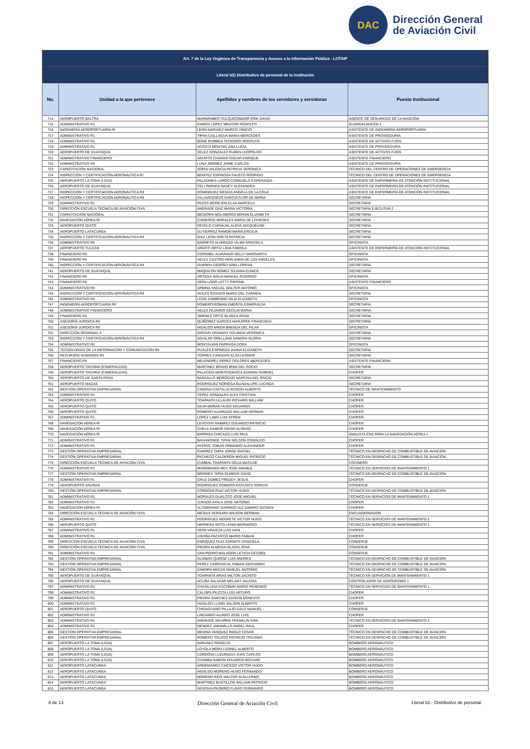DAC
Dirección General
de Aviación Civil
| Art. 7 de la Ley Orgánica de Transparencia y Acceso a la Información Pública - LOTAIP | | | |
| Literal b2) Distributivo de personal de la institución | | | |
| No. | Unidad a la que pertenece | Apellidos y nombres de los servidores y servidoras | Puesto Institucional |
| 714 | AEROPUERTO BALTRA | MARGRABER CULQUICONDOR ERIK DAVID | AGENTE DE SEGURIDAD DE LA AVIACIÓN |
| 715 | ADMINISTRATIVO R1 | RAMOS LOPEZ MENTOR RODOLFO | GUARDALMACÉN 1 |
| 716 | INGENIERÍA AEROPORTUARIA RI | LEON NARVAEZ MARCO VINICIO | ASISTENTE DE INGENIERÍA AEROPORTUARIA |
| 717 | ADMINISTRATIVO R1 | TIPAN CAILLAGUA MARIA MERCEDES | ASISTENTE DE PROVEEDURÍA |
| 718 | ADMINISTRATIVO R1 | BONE RUMBEA TEODORO RODOLFO | ASISTENTE DE ACTIVOS FIJOS |
| 719 | ADMINISTRATIVO R1 | ACOSTA MONTIEL ANA LUCIA | ASISTENTE DE PROVEEDURÍA |
| 720 | AEROPUERTO DE GUAYAQUIL | VELEZ GONZALEZ RUBEN LEOPOLDO | ASISTENTE DE ACTIVOS FIJOS |
| 721 | ADMINISTRATIVO FINANCIERO | AGURTO CHANGO OSCAR ENRIQUE | ASISTENTE FINANCIERO |
| 722 | ADMINISTRATIVO RII | LUNA JIMENEZ JAIME CARLOS | ASISTENTE DE PROVEEDURÍA |
| 723 | CAPACITACIÓN NACIONAL | SORIA VALENCIA PATRICIA VERONICA | TÉCNICO DEL CENTRO DE OPERACIONES DE EMERGENCIA |
| 724 | INSPECCIÓN Y CERTIFICACIÓN AERONÁUTICA RI | BENITEZ ESPINOSA FAUSTO RODRIGO | TÉCNICO DEL CENTRO DE OPERACIONES DE EMERGENCIA |
| 725 | AEROPUERTO LA TOMA (LOJA) | PALADINES LARGO CONSUELO ESPERANZA | ASISTENTE DE ENFERMERÍA DE ATENCIÓN INSTITUCIONAL |
| 726 | AEROPUERTO DE GUAYAQUIL | CELI PARADA NANCY ALEXANDRA | ASISTENTE DE ENFERMERÍA DE ATENCIÓN INSTITUCIONAL |
| 727 | INSPECCIÓN Y CERTIFICACIÓN AERONÁUTICA RII | DOMINGUEZ MESIAS ANGELA DE LA CRUZ | ASISTENTE DE ENFERMERÍA DE ATENCIÓN INSTITUCIONAL |
| 728 | INSPECCIÓN Y CERTIFICACIÓN AERONÁUTICA RII | VILLAVICENCIO GARCIA FLOR DE MARIA | SECRETARIA |
| 729 | ADMINISTRATIVO R1 | PAZOS MOREJON ELSA MARCELA | SECRETARIA |
| 730 | DIRECCIÓN ESCUELA TÉCNICA DE AVIACIÓN CIVIL | ANDRADE DIAZ MARIA VICTORIA | SECRETARIA EJECUTIVA 2 |
| 731 | CAPACITACIÓN NACIONAL | BECERRA MOLINEROS MIRIAN ELIZABETH | SECRETARIA |
| 732 | NAVEGACIÓN AÉREA RI | CISNEROS MORALES MARIA DE LOURDES | SECRETARIA |
| 733 | AEROPUERTO QUITO | REVELO CARVAJAL ALICIA JACQUELINE | SECRETARIA |
| 734 | AEROPUERTO LATACUNGA | GUTIERREZ RAMON MARIA ERCILIA | SECRETARIA |
| 735 | INSPECCIÓN Y CERTIFICACIÓN AERONÁUTICA RII | DIAZ LEON GRETA PATRICIA | SECRETARIA |
| 736 | ADMINISTRATIVO RII | BARRETO ALVARADO VILMA GRACIELA | OFICINISTA |
| 737 | AEROPUERTO TULCÁN | ARGOTI ORTIZ LIDIA FABIOLA | ASISTENTE DE ENFERMERÍA DE ATENCIÓN INSTITUCIONAL |
| 738 | FINANCIERO RII | CORONEL ALVARADO NELLY MARGARITA | OFICINISTA |
| 739 | FINANCIERO RII | VELEZ CASTRO HERLANDA DE LOS ANGELES | OFICINISTA |
| 740 | INSPECCIÓN Y CERTIFICACIÓN AERONÁUTICA RII | GUERRA CEDEÑO GINA LORENA | SECRETARIA |
| 741 | AEROPUERTO DE GUAYAQUIL | MAQUILON GOMEZ SILVANA EUNICE | SECRETARIA |
| 742 | FINANCIERO RII | ORTEGA SIGUA MANUEL RODRIGO | OFICINISTA |
| 743 | FINANCIERO RII | VERA LOOR LETTY PIERINA | ASISTENTE FINANCIERO |
| 744 | ADMINISTRATIVO RII | URBINA YAGUAL WALTER ANTONIO | OFICINISTA |
| 745 | INSPECCIÓN Y CERTIFICACIÓN AERONÁUTICA RII | AVILES ROSADO MARIA DEL CARMEN | SECRETARIA |
| 746 | ADMINISTRATIVO RII | LEON ZAMBRANO DILIA ELIZABETH | OFICINISTA |
| 747 | INGENIERÍA AEROPORTUARIA RII | ROMERO ROMAN EMERITA ESMERALDA | SECRETARIA |
| 748 | ADMINISTRATIVO FINANCIERO | VELEZ FAJARDO CECILIA MARIA | SECRETARIA |
| 749 | FINANCIERO RII | JIMENEZ ORTIZ BLANCA ROSA | SECRETARIA |
| 750 | ASESORÍA JURÍDICA RII | QUIÑONEZ GARCES MARJORIE FRANCISCA | SECRETARIA |
| 751 | ASESORÍA JURÍDICA RII | HIDALGO MINDA BRENDA DEL PILAR | OFICINISTA |
| 752 | DIRECCIÓN REGIONAL II | IDROVO GRANIZO YOLANDA VERONICA | SECRETARIA |
| 753 | INSPECCIÓN Y CERTIFICACIÓN AERONÁUTICA RII | AGUILAR ORELLANA SANDRA GLORIA | SECRETARIA |
| 754 | ADMINISTRATIVO RII | MONTALVAN PARRAGA DORA | OFICINISTA |
| 755 | TECNOLOGÍAS DE LA INFORMACIÓN Y COMUNICACIÓN RII | RUALES ESPINOZA JUANA ELIZABETH | SECRETARIA |
| 756 | RECURSOS HUMANOS RII | TORRES CANADAS ELSA LEONOR | SECRETARIA |
| 757 | FINANCIERO RII | MELENDREZ PEREZ DOLORES MERCEDES | ASISTENTE FINANCIERA |
| 758 | AEROPUERTO TACHINA (ESMERALDAS) | MARTINEZ BRAVO IRMA DEL ROCIO | SECRETARIA |
| 759 | AEROPUERTO TACHINA (ESMERALDAS) | PALACIOS MONTESDEOCA EDDWIN GABRIEL | CHOFER |
| 760 | AEROPUERTO DE SANTA ROSA | BARZALLO MOROCHO NARCISA DEL ROCIO | SECRETARIA |
| 761 | AEROPUERTO MACAS | RODRIGUEZ NORIEGA GUADALUPE LUCINDA | SECRETARIA |
| 762 | GESTIÓN OPERATIVA EMPRESARIAL | CADENA CASTILLO EDISON ALBERTO | TÉCNICO DE MANTENIMIENTO |
| 763 | ADMINISTRATIVO R1 | YEPEZ GONZALES ALEX CRISTIAN | CHOFER |
| 764 | AEROPUERTO QUITO | TOAPANTA ULLAURI RICHARD WILLIAM | CHOFER |
| 765 | AEROPUERTO QUITO | SILVA MORAN HUGO EDUARDO | CHOFER |
| 766 | AEROPUERTO QUITO | ROMERO ALVARADO WILLIAM HERNAN | CHOFER |
| 767 | ADMINISTRATIVO R1 | LOPEZ LAMA LUIS EFREN | CHOFER |
| 768 | NAVEGACIÓN AÉREA RI | LEVOYER RAMIREZ EDUARDO PATRICIO | CHOFER |
| 769 | NAVEGACIÓN AÉREA RI | CHELA GAIBOR DIEGO ALONSO | CHOFER |
| 770 | NAVEGACIÓN AÉREA RI | BARRIGA CHICAIZA LUIS PAUL | ANALISTA CNS PARA LA NAVEGACIÓN AÉREA 1 |
| 771 | ADMINISTRATIVO R1 | BAHAMONDE TIPAN NELSON OSWALDO | CHOFER |
| 772 | ADMINISTRATIVO R1 | AYERVE TOBAR ARMANDO ALEXANDER | CHOFER |
| 773 | GESTIÓN OPERATIVA EMPRESARIAL | RAMIREZ TAPIA JORGE RAFAEL | TÉCNICO EN DESPACHO DE COMBUSTIBLE DE AVIACIÓN |
| 774 | GESTIÓN OPERATIVA EMPRESARIAL | PACHECO CALDERON MIGUEL PATRICIO | TÉCNICO EN DESPACHO DE COMBUSTIBLE DE AVIACIÓN |
| 775 | DIRECCIÓN ESCUELA TÉCNICA DE AVIACIÓN CIVIL | CUMBAL TOAPANTA DELIA MATILDE | COCINERO |
| 776 | ADMINISTRATIVO R1 | MANOBANDA REA JOSE AMABLE | TÉCNICO EN SERVICIOS DE MANTENIMIENTO 1 |
| 777 | GESTIÓN OPERATIVA EMPRESARIAL | BRIONES TAPIA OLMEDO DAVID | TÉCNICO EN DESPACHO DE COMBUSTIBLE DE AVIACIÓN |
| 778 | ADMINISTRATIVO R1 | CRUZ GOMEZ FREDDY JESUS | CHOFER |
| 779 | AEROPUERTO SALINAS | RODRIGUEZ ROMERO KATIUSCA SORAYA | CONSERJE |
| 780 | GESTIÓN OPERATIVA EMPRESARIAL | CORDOVA RUIZ VICTOR HUGO | TÉCNICO EN DESPACHO DE COMBUSTIBLE DE AVIACIÓN |
| 781 | ADMINISTRATIVO R1 | MORALES GUALOTO JOSE MIGUEL | TÉCNICO EN SERVICIOS DE MANTENIMIENTO 1 |
| 782 | ADMINISTRATIVO R1 | JURADO AYALA JOSE ANTONIO | CHOFER |
| 783 | NAVEGACIÓN AÉREA RI | ALTAMIRANO GARRIDO ALEJANDRO GIOVANI | CHOFER |
| 784 | DIRECCIÓN ESCUELA TÉCNICA DE AVIACIÓN CIVIL | MESIAS VERGARA WILSON GERMAN | ENCUADERNADOR |
| 785 | ADMINISTRATIVO R1 | RODRIGUEZ NEGRETE VICTOR HUGO | TÉCNICO EN SERVICIOS DE MANTENIMIENTO 2 |
| 786 | AEROPUERTO QUITO | HERRERA SOTO LENIN BERNARDO | TÉCNICO EN SERVICIOS DE MANTENIMIENTO 1 |
| 787 | ADMINISTRATIVO R1 | VERA VINUEZA LUIS IVAN | CHOFER |
| 788 | ADMINISTRATIVO R1 | USHIÑA PACHECO MARIO FABIAN | CHOFER |
| 789 | DIRECCIÓN ESCUELA TÉCNICA DE AVIACIÓN CIVIL | ENRIQUEZ RUIZ CARMITA GRACIELA | CONSERJE |
| 790 | DIRECCIÓN ESCUELA TÉCNICA DE AVIACIÓN CIVIL | PIEDRA ALMEIDA GLADIS JOVA | CONSERJE |
| 791 | ADMINISTRATIVO R1 | SAN PEDRO MALAGON LETICIA CECIBEL | CONSERJE |
| 792 | GESTIÓN OPERATIVA EMPRESARIAL | GUZMAN QUIROZ LUIS ANDRES | TÉCNICO EN DESPACHO DE COMBUSTIBLE DE AVIACIÓN |
| 793 | GESTIÓN OPERATIVA EMPRESARIAL | PEREZ CARRASCAL FABIAN GEOVANNY | TÉCNICO EN DESPACHO DE COMBUSTIBLE DE AVIACIÓN |
| 794 | GESTIÓN OPERATIVA EMPRESARIAL | ZAMORA MACAS MANUEL ANTONIO | TÉCNICO EN DESPACHO DE COMBUSTIBLE DE AVIACIÓN |
| 795 | AEROPUERTO DE GUAYAQUIL | TOAPANTA ARIAS MILTON JACINTO | TÉCNICO EN SERVICIOS DE MANTENIMIENTO 1 |
| 796 | AEROPUERTO DE GUAYAQUIL | ACUÑA SALAZAR MELANY VALERIA | CONTROLADOR DE AERÓDROMO 1 |
| 797 | ADMINISTRATIVO R1 | CHASILUISA ESCOBAR MARIO ROSENDO | TÉCNICO EN SERVICIOS DE MANTENIMIENTO 1 |
| 798 | ADMINISTRATIVO R1 | CALISPA PILICITA LUIS ARTURO | CHOFER |
| 799 | ADMINISTRATIVO R1 | PIEDRA SANCHEZ EDISON ERNESTO | CHOFER |
| 800 | ADMINISTRATIVO R1 | HIDALGO LLANO WILSON ALBERTO | CHOFER |
| 801 | AEROPUERTO QUITO | CHISAGUANO PILLAJO GALO MANUEL | CONSERJE |
| 802 | ADMINISTRATIVO R1 | LINCANGO ALVARO JOSE LUIS | CHOFER |
| 803 | ADMINISTRATIVO R1 | ANDRADE AGUIRRE FRANKLIN IVAN | TÉCNICO EN SERVICIOS DE MANTENIMIENTO 2 |
| 804 | ADMINISTRATIVO R1 | MENDEZ JARAMILLO ANGEL RAUL | CHOFER |
| 805 | GESTIÓN OPERATIVA EMPRESARIAL | MEDINA VASQUEZ PAOLO CESAR | TÉCNICO EN DESPACHO DE COMBUSTIBLE DE AVIACIÓN |
| 806 | GESTIÓN OPERATIVA EMPRESARIAL | ROMERO TOLEDO PATRICIO TRAJANO | TÉCNICO EN DESPACHO DE COMBUSTIBLE DE AVIACIÓN |
| 807 | AEROPUERTO LA TOMA (LOJA) | NARVAEZ ROGELIO | BOMBERO AERONÁUTICO |
| 808 | AEROPUERTO LA TOMA (LOJA) | LOYOLA MORA LEONEL ALBERTO | BOMBERO AERONÁUTICO |
| 809 | AEROPUERTO LA TOMA (LOJA) | CORDOVA LUZURIAGA JUAN CARLOS | BOMBERO AERONÁUTICO |
| 810 | AEROPUERTO LA TOMA (LOJA) | CHAMBA RAMON EDUARDO BOLIVAR | BOMBERO AERONÁUTICO |
| 811 | AEROPUERTO LATACUNGA | ARMENDARIZ CAICEDO VICTOR HUGO | BOMBERO AERONÁUTICO |
| 812 | AEROPUERTO LATACUNGA | HIDALGO MORENO HUGO FERNANDO | BOMBERO AERONÁUTICO |
| 813 | AEROPUERTO LATACUNGA | MORENO RIOS WALTER GUILLERMO | BOMBERO AERONÁUTICO |
| 814 | AEROPUERTO LATACUNGA | MARTINEZ BUSTILLOS WILLIAM PATRICIO | BOMBERO AERONÁUTICO |
| 815 | AEROPUERTO LATACUNGA | SEGOVIA PAZMIÑO FLAVIO FERNANDO | BOMBERO AERONÁUTICO |
8 de 13 Dirección General de Aviación Civil Literal b2.- Distributivo de personal